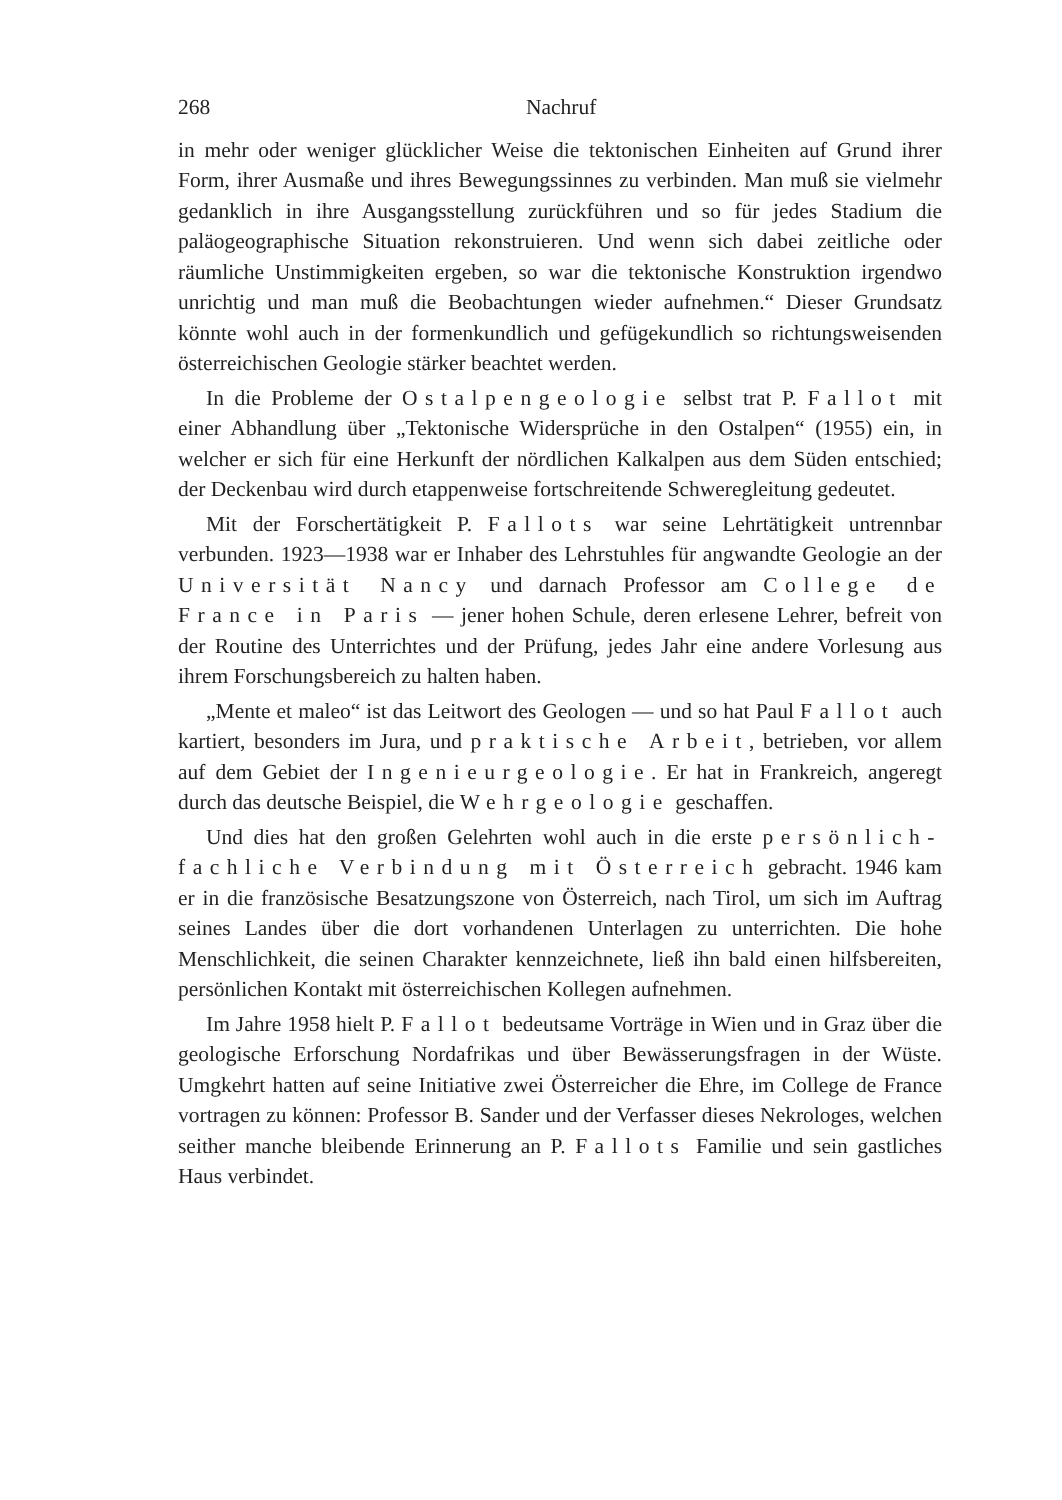268 Nachruf
in mehr oder weniger glücklicher Weise die tektonischen Einheiten auf Grund ihrer Form, ihrer Ausmaße und ihres Bewegungssinnes zu verbinden. Man muß sie vielmehr gedanklich in ihre Ausgangsstellung zurückführen und so für jedes Stadium die paläogeographische Situation rekonstruieren. Und wenn sich dabei zeitliche oder räumliche Unstimmigkeiten ergeben, so war die tektonische Konstruktion irgendwo unrichtig und man muß die Beobachtungen wieder aufnehmen.“ Dieser Grundsatz könnte wohl auch in der formenkundlich und gefügekundlich so richtungsweisenden österreichischen Geologie stärker beachtet werden.
In die Probleme der Ostalpengeologie selbst trat P. Fallot mit einer Abhandlung über „Tektonische Widersprüche in den Ostalpen“ (1955) ein, in welcher er sich für eine Herkunft der nördlichen Kalkalpen aus dem Süden entschied; der Deckenbau wird durch etappenweise fortschreitende Schweregleitung gedeutet.
Mit der Forschertätigkeit P. Fallots war seine Lehrtätigkeit untrennbar verbunden. 1923—1938 war er Inhaber des Lehrstuhles für angwandte Geologie an der Universität Nancy und darnach Professor am College de France in Paris — jener hohen Schule, deren erlesene Lehrer, befreit von der Routine des Unterrichtes und der Prüfung, jedes Jahr eine andere Vorlesung aus ihrem Forschungsbereich zu halten haben.
„Mente et maleo“ ist das Leitwort des Geologen — und so hat Paul Fallot auch kartiert, besonders im Jura, und praktische Arbeit, betrieben, vor allem auf dem Gebiet der Ingenieurgeologie. Er hat in Frankreich, angeregt durch das deutsche Beispiel, die Wehrgeologie geschaffen.
Und dies hat den großen Gelehrten wohl auch in die erste persönlich-fachliche Verbindung mit Österreich gebracht. 1946 kam er in die französische Besatzungszone von Österreich, nach Tirol, um sich im Auftrag seines Landes über die dort vorhandenen Unterlagen zu unterrichten. Die hohe Menschlichkeit, die seinen Charakter kennzeichnete, ließ ihn bald einen hilfsbereiten, persönlichen Kontakt mit österreichischen Kollegen aufnehmen.
Im Jahre 1958 hielt P. Fallot bedeutsame Vorträge in Wien und in Graz über die geologische Erforschung Nordafrikas und über Bewässerungsfragen in der Wüste. Umgkehrt hatten auf seine Initiative zwei Österreicher die Ehre, im College de France vortragen zu können: Professor B. Sander und der Verfasser dieses Nekrologes, welchen seither manche bleibende Erinnerung an P. Fallots Familie und sein gastliches Haus verbindet.